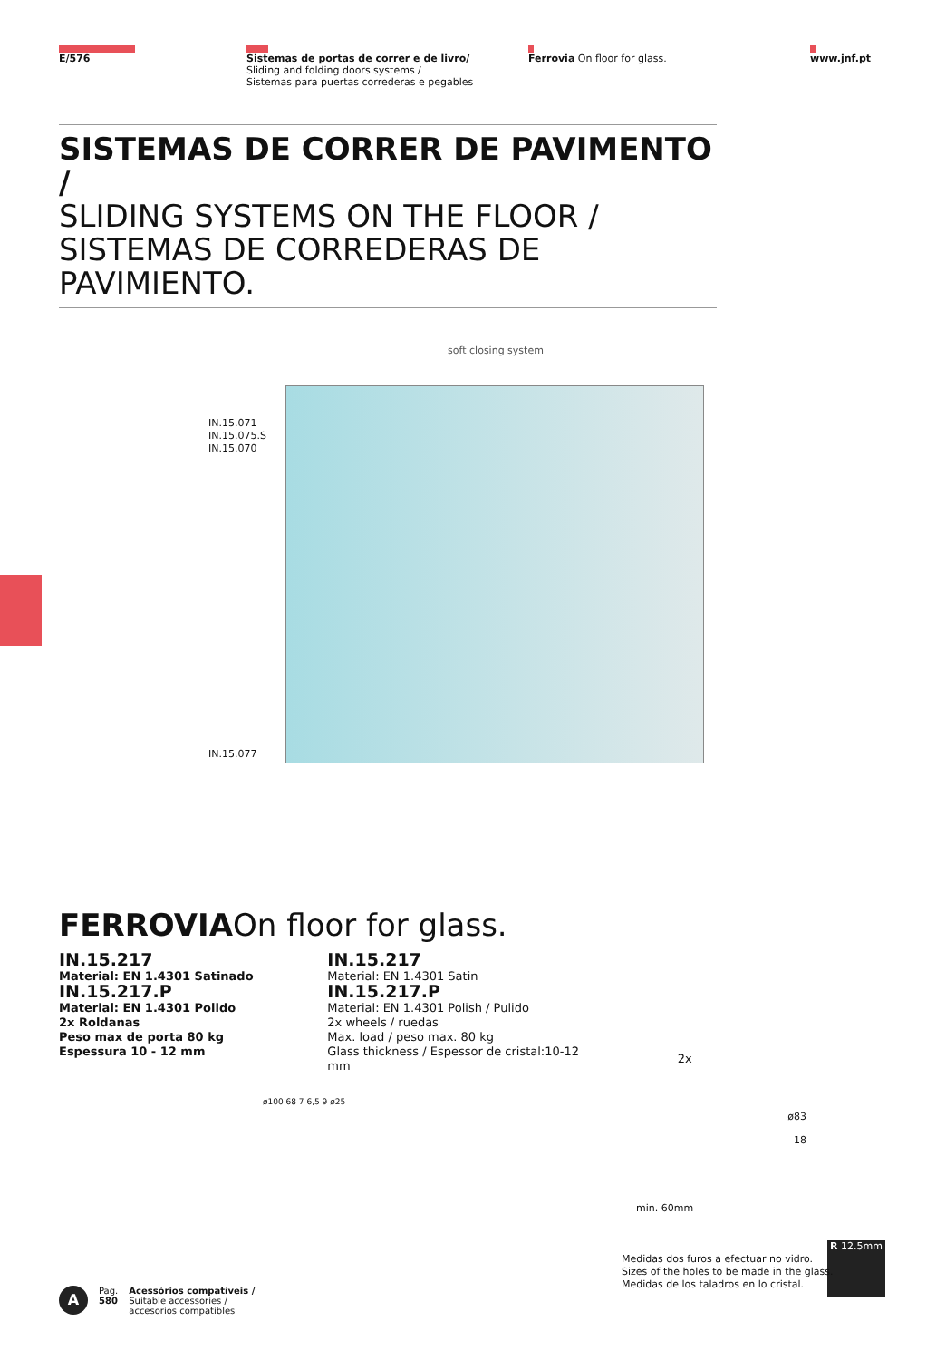E/576 Sistemas de portas de correr e de livro/
Sliding and folding doors systems /
Sistemas para puertas correderas e pegables
Ferrovia On floor for glass. www.jnf.pt
SISTEMAS DE CORRER DE PAVIMENTO /
SLIDING SYSTEMS ON THE FLOOR /
SISTEMAS DE CORREDERAS DE PAVIMIENTO.
soft closing system
IN.15.071
IN.15.075.S
IN.15.070
IN.15.077
FERROVIAOn floor for glass.
IN.15.217
Material: EN 1.4301 Satinado
IN.15.217.P
Material: EN 1.4301 Polido
2x Roldanas
Peso max de porta 80 kg
Espessura 10 - 12 mm
IN.15.217
Material: EN 1.4301 Satin
IN.15.217.P
Material: EN 1.4301 Polish / Pulido
2x wheels / ruedas
Max. load / peso max. 80 kg
Glass thickness / Espessor de cristal:10-12 mm
2x
ø100 68 7 6,5 9 ø25
ø83
18
min. 60mm
R 12.5mm
Medidas dos furos a efectuar no vidro.
Sizes of the holes to be made in the glass.
Medidas de los taladros en lo cristal.
A
Pag.
580
Acessórios compatíveis /
Suitable accessories /
accesorios compatibles